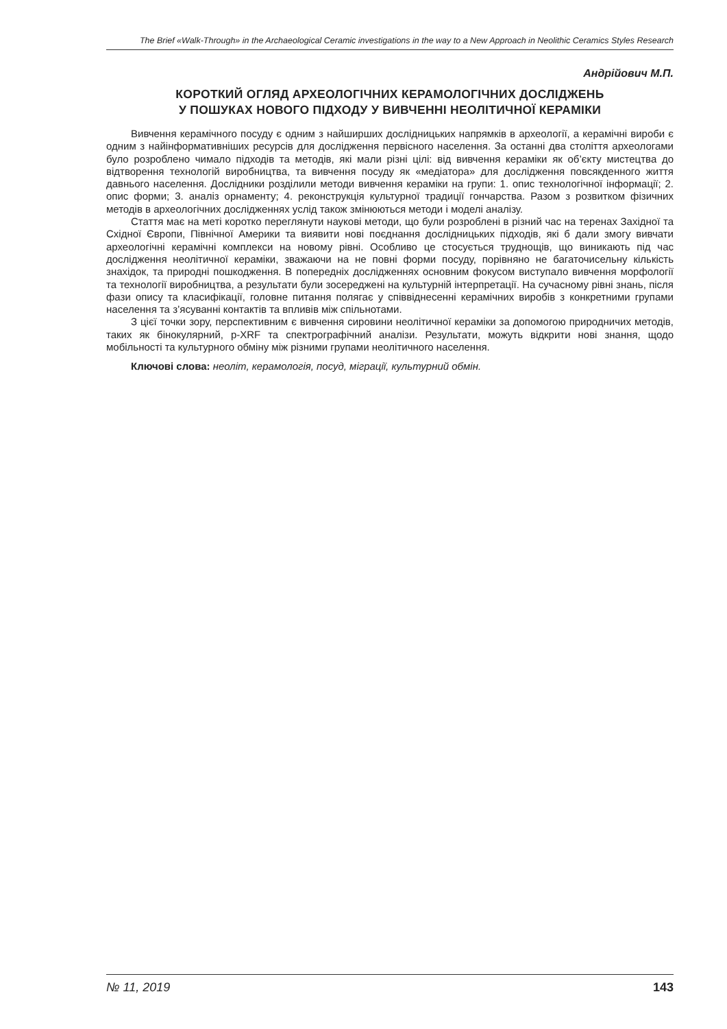The Brief «Walk-Through» in the Archaeological Ceramic investigations in the way to a New Approach in Neolithic Ceramics Styles Research
Андрійович М.П.
КОРОТКИЙ ОГЛЯД АРХЕОЛОГІЧНИХ КЕРАМОЛОГІЧНИХ ДОСЛІДЖЕНЬ
У ПОШУКАХ НОВОГО ПІДХОДУ У ВИВЧЕННІ НЕОЛІТИЧНОЇ КЕРАМІКИ
Вивчення керамічного посуду є одним з найширших дослідницьких напрямків в археології, а керамічні вироби є одним з найінформативніших ресурсів для дослідження первісного населення. За останні два століття археологами було розроблено чимало підходів та методів, які мали різні цілі: від вивчення кераміки як об’єкту мистецтва до відтворення технологій виробництва, та вивчення посуду як «медіатора» для дослідження повсякденного життя давнього населення. Дослідники розділили методи вивчення кераміки на групи: 1. опис технологічної інформації; 2. опис форми; 3. аналіз орнаменту; 4. реконструкція культурної традиції гончарства. Разом з розвитком фізичних методів в археологічних дослідженнях услід також змінюються методи і моделі аналізу.
Стаття має на меті коротко переглянути наукові методи, що були розроблені в різний час на теренах Західної та Східної Європи, Північної Америки та виявити нові поєднання дослідницьких підходів, які б дали змогу вивчати археологічні керамічні комплекси на новому рівні. Особливо це стосується труднощів, що виникають під час дослідження неолітичної кераміки, зважаючи на не повні форми посуду, порівняно не багаточисельну кількість знахідок, та природні пошкодження. В попередніх дослідженнях основним фокусом виступало вивчення морфології та технології виробництва, а результати були зосереджені на культурній інтерпретації. На сучасному рівні знань, після фази опису та класифікації, головне питання полягає у співвіднесенні керамічних виробів з конкретними групами населення та з’ясуванні контактів та впливів між спільнотами.
З цієї точки зору, перспективним є вивчення сировини неолітичної кераміки за допомогою природничих методів, таких як бінокулярний, p-XRF та спектрографічний аналізи. Результати, можуть відкрити нові знання, щодо мобільності та культурного обміну між різними групами неолітичного населення.
Ключові слова: неоліт, керамологія, посуд, міграції, культурний обмін.
№ 11, 2019 143